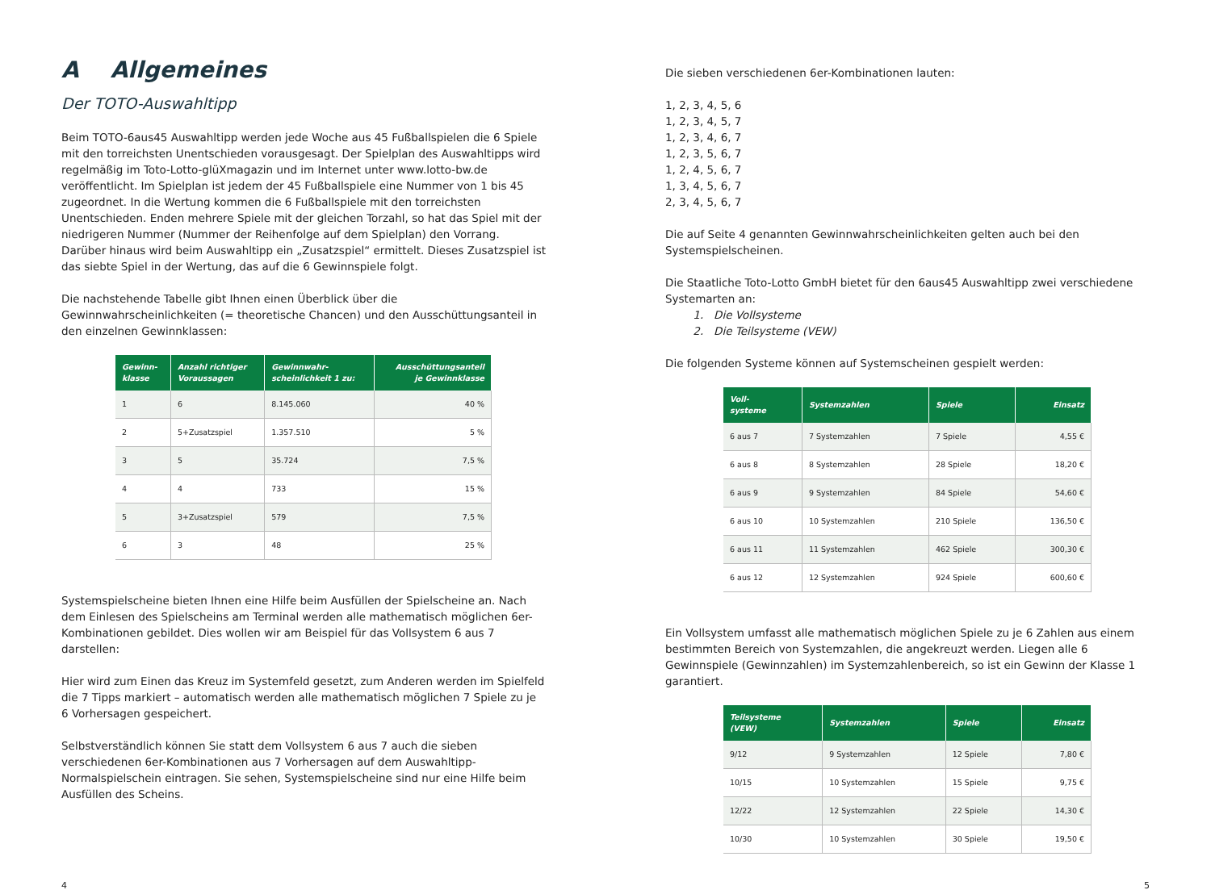A Allgemeines
Der TOTO-Auswahltipp
Beim TOTO-6aus45 Auswahltipp werden jede Woche aus 45 Fußballspielen die 6 Spiele mit den torreichsten Unentschieden vorausgesagt. Der Spielplan des Auswahltipps wird regelmäßig im Toto-Lotto-glüXmagazin und im Internet unter www.lotto-bw.de veröffentlicht. Im Spielplan ist jedem der 45 Fußballspiele eine Nummer von 1 bis 45 zugeordnet. In die Wertung kommen die 6 Fußballspiele mit den torreichsten Unentschieden. Enden mehrere Spiele mit der gleichen Torzahl, so hat das Spiel mit der niedrigeren Nummer (Nummer der Reihenfolge auf dem Spielplan) den Vorrang. Darüber hinaus wird beim Auswahltipp ein „Zusatzspiel“ ermittelt. Dieses Zusatzspiel ist das siebte Spiel in der Wertung, das auf die 6 Gewinnspiele folgt.
Die nachstehende Tabelle gibt Ihnen einen Überblick über die Gewinnwahrscheinlichkeiten (= theoretische Chancen) und den Ausschüttungsanteil in den einzelnen Gewinnklassen:
| Gewinn- klasse | Anzahl richtiger Voraussagen | Gewinnwahr- scheinlichkeit 1 zu: | Ausschüttungsanteil je Gewinnklasse |
| --- | --- | --- | --- |
| 1 | 6 | 8.145.060 | 40 % |
| 2 | 5+Zusatzspiel | 1.357.510 | 5 % |
| 3 | 5 | 35.724 | 7,5 % |
| 4 | 4 | 733 | 15 % |
| 5 | 3+Zusatzspiel | 579 | 7,5 % |
| 6 | 3 | 48 | 25 % |
Systemspielscheine bieten Ihnen eine Hilfe beim Ausfüllen der Spielscheine an. Nach dem Einlesen des Spielscheins am Terminal werden alle mathematisch möglichen 6er-Kombinationen gebildet. Dies wollen wir am Beispiel für das Vollsystem 6 aus 7 darstellen:
Hier wird zum Einen das Kreuz im Systemfeld gesetzt, zum Anderen werden im Spielfeld die 7 Tipps markiert – automatisch werden alle mathematisch möglichen 7 Spiele zu je 6 Vorhersagen gespeichert.
Selbstverständlich können Sie statt dem Vollsystem 6 aus 7 auch die sieben verschiedenen 6er-Kombinationen aus 7 Vorhersagen auf dem Auswahltipp-Normalspielschein eintragen. Sie sehen, Systemspielscheine sind nur eine Hilfe beim Ausfüllen des Scheins.
Die sieben verschiedenen 6er-Kombinationen lauten:
1, 2, 3, 4, 5, 6
1, 2, 3, 4, 5, 7
1, 2, 3, 4, 6, 7
1, 2, 3, 5, 6, 7
1, 2, 4, 5, 6, 7
1, 3, 4, 5, 6, 7
2, 3, 4, 5, 6, 7
Die auf Seite 4 genannten Gewinnwahrscheinlichkeiten gelten auch bei den Systemspielscheinen.
Die Staatliche Toto-Lotto GmbH bietet für den 6aus45 Auswahltipp zwei verschiedene Systemarten an:
1. Die Vollsysteme
2. Die Teilsysteme (VEW)
Die folgenden Systeme können auf Systemscheinen gespielt werden:
| Voll- systeme | Systemzahlen | Spiele | Einsatz |
| --- | --- | --- | --- |
| 6 aus 7 | 7 Systemzahlen | 7 Spiele | 4,55 € |
| 6 aus 8 | 8 Systemzahlen | 28 Spiele | 18,20 € |
| 6 aus 9 | 9 Systemzahlen | 84 Spiele | 54,60 € |
| 6 aus 10 | 10 Systemzahlen | 210 Spiele | 136,50 € |
| 6 aus 11 | 11 Systemzahlen | 462 Spiele | 300,30 € |
| 6 aus 12 | 12 Systemzahlen | 924 Spiele | 600,60 € |
Ein Vollsystem umfasst alle mathematisch möglichen Spiele zu je 6 Zahlen aus einem bestimmten Bereich von Systemzahlen, die angekreuzt werden. Liegen alle 6 Gewinnspiele (Gewinnzahlen) im Systemzahlenbereich, so ist ein Gewinn der Klasse 1 garantiert.
| Teilsysteme (VEW) | Systemzahlen | Spiele | Einsatz |
| --- | --- | --- | --- |
| 9/12 | 9 Systemzahlen | 12 Spiele | 7,80 € |
| 10/15 | 10 Systemzahlen | 15 Spiele | 9,75 € |
| 12/22 | 12 Systemzahlen | 22 Spiele | 14,30 € |
| 10/30 | 10 Systemzahlen | 30 Spiele | 19,50 € |
4 5